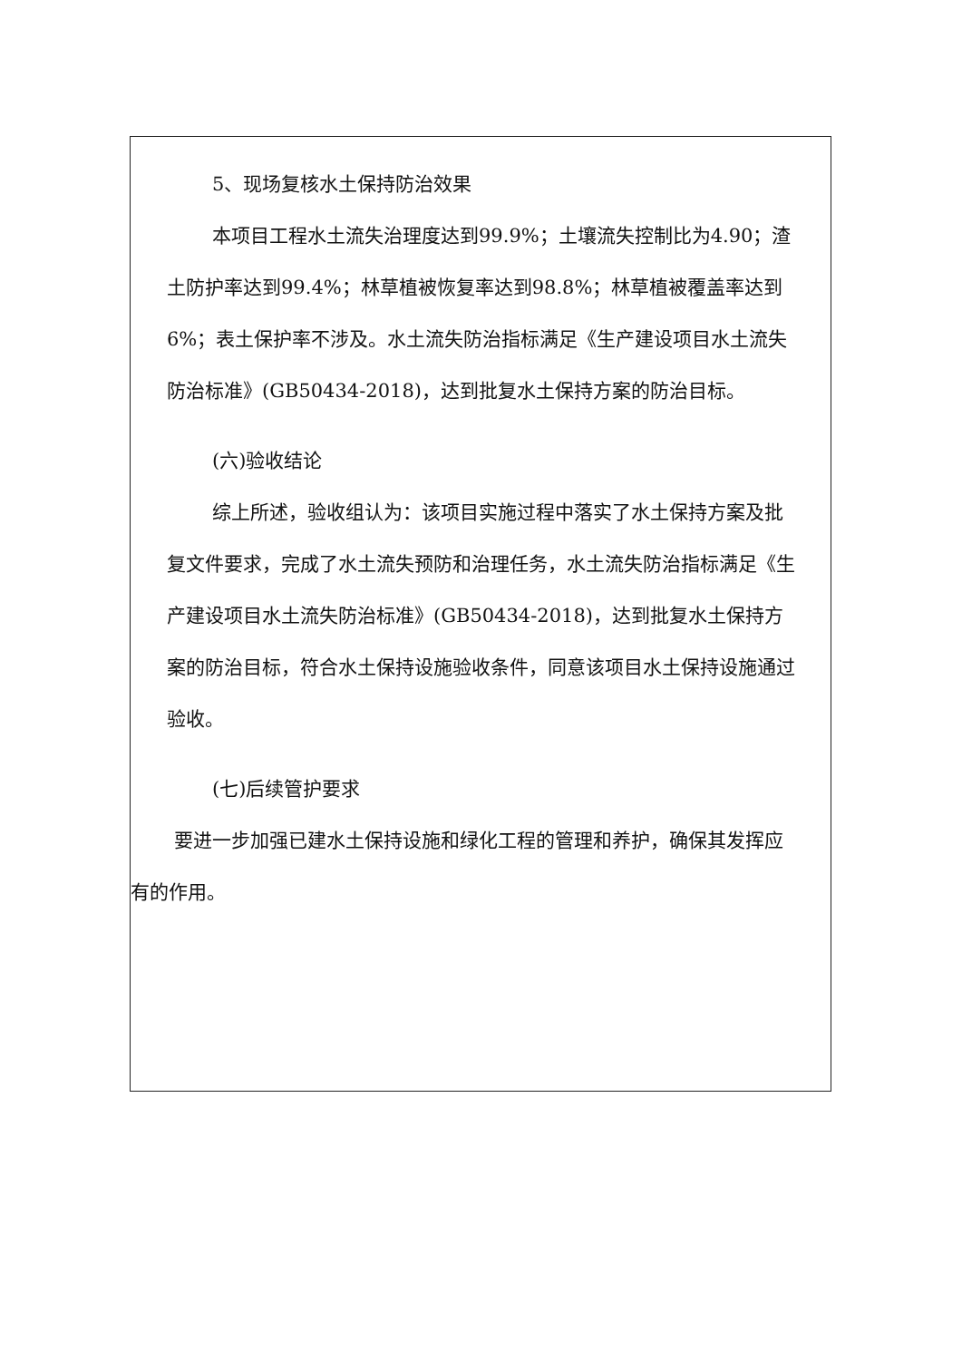5、现场复核水土保持防治效果
本项目工程水土流失治理度达到99.9%；土壤流失控制比为4.90；渣土防护率达到99.4%；林草植被恢复率达到98.8%；林草植被覆盖率达到6%；表土保护率不涉及。水土流失防治指标满足《生产建设项目水土流失防治标准》(GB50434-2018)，达到批复水土保持方案的防治目标。
(六)验收结论
综上所述，验收组认为：该项目实施过程中落实了水土保持方案及批复文件要求，完成了水土流失预防和治理任务，水土流失防治指标满足《生产建设项目水土流失防治标准》(GB50434-2018)，达到批复水土保持方案的防治目标，符合水土保持设施验收条件，同意该项目水土保持设施通过验收。
(七)后续管护要求
要进一步加强已建水土保持设施和绿化工程的管理和养护，确保其发挥应有的作用。